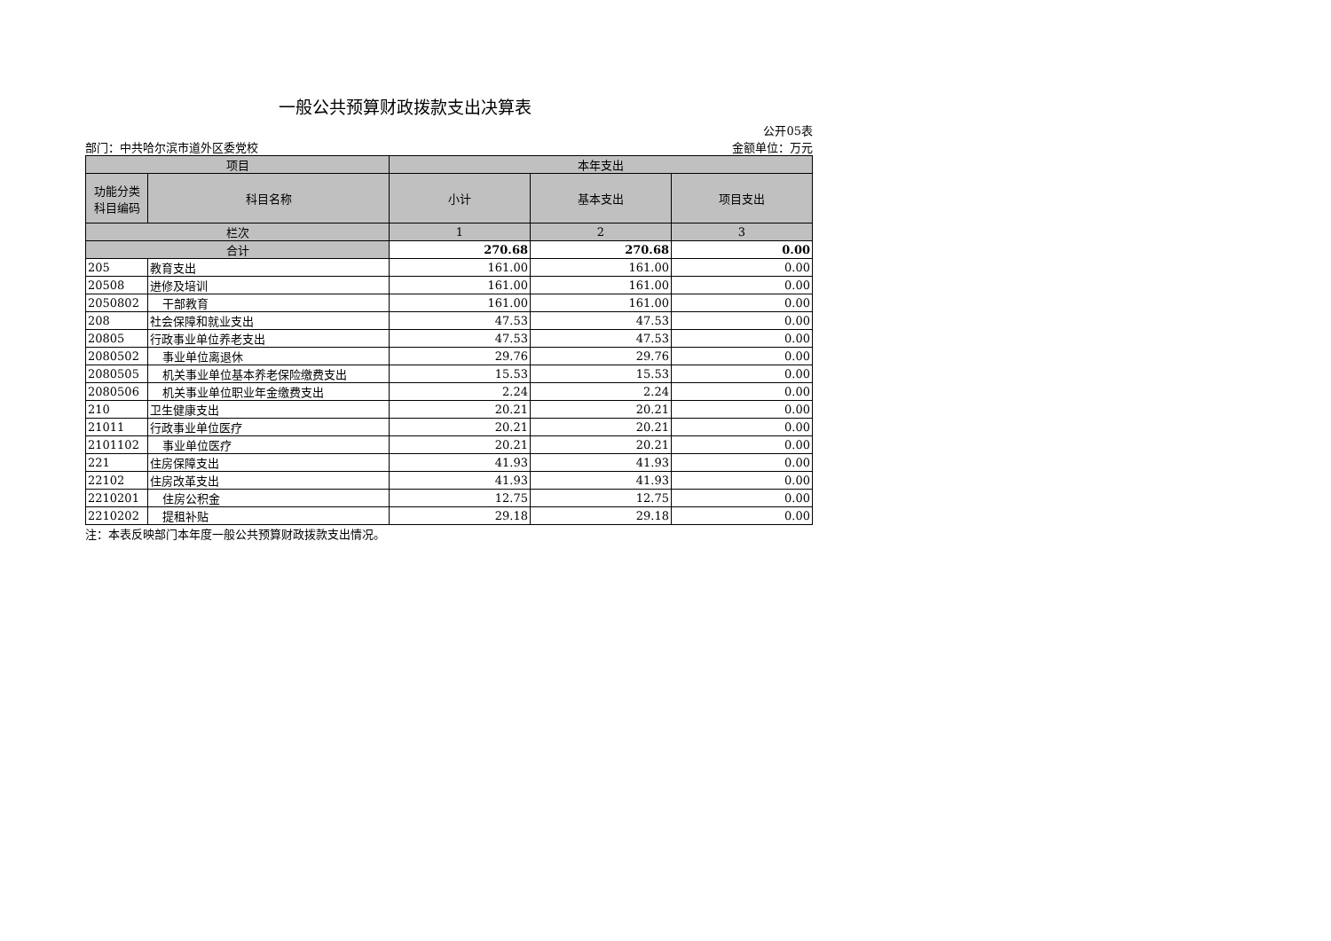一般公共预算财政拨款支出决算表
公开05表
部门：中共哈尔滨市道外区委党校 金额单位：万元
| 项目 | | 本年支出 | | |
| --- | --- | --- | --- | --- |
| 功能分类 科目编码 | 科目名称 | 小计 | 基本支出 | 项目支出 |
| 栏次 | | 1 | 2 | 3 |
| 合计 | | 270.68 | 270.68 | 0.00 |
| 205 | 教育支出 | 161.00 | 161.00 | 0.00 |
| 20508 | 进修及培训 | 161.00 | 161.00 | 0.00 |
| 2050802 | 干部教育 | 161.00 | 161.00 | 0.00 |
| 208 | 社会保障和就业支出 | 47.53 | 47.53 | 0.00 |
| 20805 | 行政事业单位养老支出 | 47.53 | 47.53 | 0.00 |
| 2080502 | 事业单位离退休 | 29.76 | 29.76 | 0.00 |
| 2080505 | 机关事业单位基本养老保险缴费支出 | 15.53 | 15.53 | 0.00 |
| 2080506 | 机关事业单位职业年金缴费支出 | 2.24 | 2.24 | 0.00 |
| 210 | 卫生健康支出 | 20.21 | 20.21 | 0.00 |
| 21011 | 行政事业单位医疗 | 20.21 | 20.21 | 0.00 |
| 2101102 | 事业单位医疗 | 20.21 | 20.21 | 0.00 |
| 221 | 住房保障支出 | 41.93 | 41.93 | 0.00 |
| 22102 | 住房改革支出 | 41.93 | 41.93 | 0.00 |
| 2210201 | 住房公积金 | 12.75 | 12.75 | 0.00 |
| 2210202 | 提租补贴 | 29.18 | 29.18 | 0.00 |
注：本表反映部门本年度一般公共预算财政拨款支出情况。